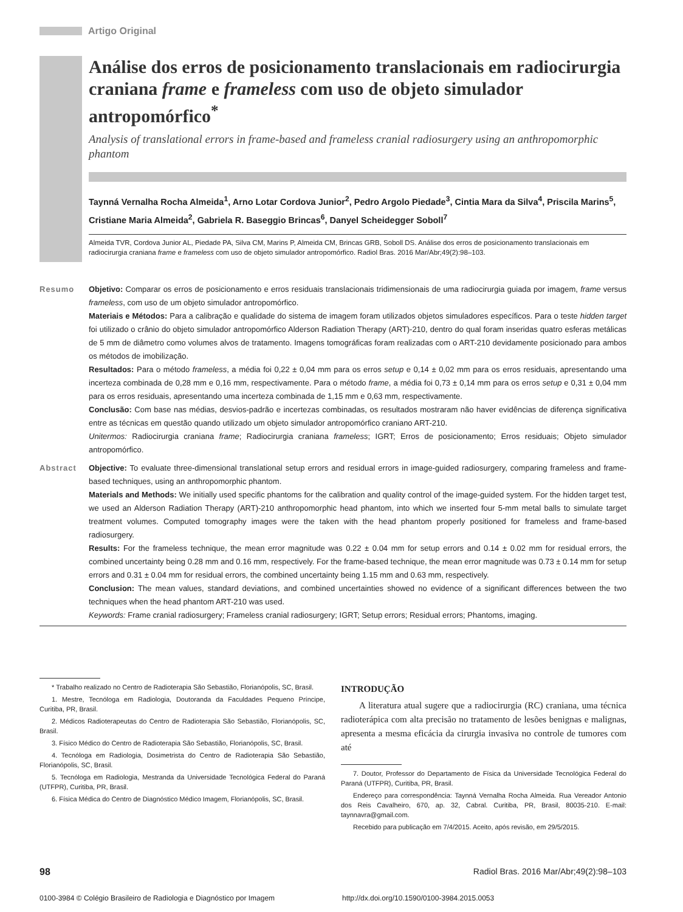Artigo Original
Análise dos erros de posicionamento translacionais em radiocirurgia craniana frame e frameless com uso de objeto simulador antropomórfico<sup>*</sup>
Analysis of translational errors in frame-based and frameless cranial radiosurgery using an anthropomorphic phantom
Taynná Vernalha Rocha Almeida<sup>1</sup>, Arno Lotar Cordova Junior<sup>2</sup>, Pedro Argolo Piedade<sup>3</sup>, Cintia Mara da Silva<sup>4</sup>, Priscila Marins<sup>5</sup>, Cristiane Maria Almeida<sup>2</sup>, Gabriela R. Baseggio Brincas<sup>6</sup>, Danyel Scheidegger Soboll<sup>7</sup>
Almeida TVR, Cordova Junior AL, Piedade PA, Silva CM, Marins P, Almeida CM, Brincas GRB, Soboll DS. Análise dos erros de posicionamento translacionais em radiocirurgia craniana frame e frameless com uso de objeto simulador antropomórfico. Radiol Bras. 2016 Mar/Abr;49(2):98–103.
Resumo Objetivo: Comparar os erros de posicionamento e erros residuais translacionais tridimensionais de uma radiocirurgia guiada por imagem, frame versus frameless, com uso de um objeto simulador antropomórfico.
Materiais e Métodos: Para a calibração e qualidade do sistema de imagem foram utilizados objetos simuladores específicos. Para o teste hidden target foi utilizado o crânio do objeto simulador antropomórfico Alderson Radiation Therapy (ART)-210, dentro do qual foram inseridas quatro esferas metálicas de 5 mm de diâmetro como volumes alvos de tratamento. Imagens tomográficas foram realizadas com o ART-210 devidamente posicionado para ambos os métodos de imobilização.
Resultados: Para o método frameless, a média foi 0,22 ± 0,04 mm para os erros setup e 0,14 ± 0,02 mm para os erros residuais, apresentando uma incerteza combinada de 0,28 mm e 0,16 mm, respectivamente. Para o método frame, a média foi 0,73 ± 0,14 mm para os erros setup e 0,31 ± 0,04 mm para os erros residuais, apresentando uma incerteza combinada de 1,15 mm e 0,63 mm, respectivamente.
Conclusão: Com base nas médias, desvios-padrão e incertezas combinadas, os resultados mostraram não haver evidências de diferença significativa entre as técnicas em questão quando utilizado um objeto simulador antropomórfico craniano ART-210.
Unitermos: Radiocirurgia craniana frame; Radiocirurgia craniana frameless; IGRT; Erros de posicionamento; Erros residuais; Objeto simulador antropomórfico.
Abstract Objective: To evaluate three-dimensional translational setup errors and residual errors in image-guided radiosurgery, comparing frameless and frame-based techniques, using an anthropomorphic phantom.
Materials and Methods: We initially used specific phantoms for the calibration and quality control of the image-guided system. For the hidden target test, we used an Alderson Radiation Therapy (ART)-210 anthropomorphic head phantom, into which we inserted four 5-mm metal balls to simulate target treatment volumes. Computed tomography images were the taken with the head phantom properly positioned for frameless and frame-based radiosurgery.
Results: For the frameless technique, the mean error magnitude was 0.22 ± 0.04 mm for setup errors and 0.14 ± 0.02 mm for residual errors, the combined uncertainty being 0.28 mm and 0.16 mm, respectively. For the frame-based technique, the mean error magnitude was 0.73 ± 0.14 mm for setup errors and 0.31 ± 0.04 mm for residual errors, the combined uncertainty being 1.15 mm and 0.63 mm, respectively.
Conclusion: The mean values, standard deviations, and combined uncertainties showed no evidence of a significant differences between the two techniques when the head phantom ART-210 was used.
Keywords: Frame cranial radiosurgery; Frameless cranial radiosurgery; IGRT; Setup errors; Residual errors; Phantoms, imaging.
* Trabalho realizado no Centro de Radioterapia São Sebastião, Florianópolis, SC, Brasil.
1. Mestre, Tecnóloga em Radiologia, Doutoranda da Faculdades Pequeno Príncipe, Curitiba, PR, Brasil.
2. Médicos Radioterapeutas do Centro de Radioterapia São Sebastião, Florianópolis, SC, Brasil.
3. Físico Médico do Centro de Radioterapia São Sebastião, Florianópolis, SC, Brasil.
4. Tecnóloga em Radiologia, Dosimetrista do Centro de Radioterapia São Sebastião, Florianópolis, SC, Brasil.
5. Tecnóloga em Radiologia, Mestranda da Universidade Tecnológica Federal do Paraná (UTFPR), Curitiba, PR, Brasil.
6. Física Médica do Centro de Diagnóstico Médico Imagem, Florianópolis, SC, Brasil.
INTRODUÇÃO
A literatura atual sugere que a radiocirurgia (RC) craniana, uma técnica radioterápica com alta precisão no tratamento de lesões benignas e malignas, apresenta a mesma eficácia da cirurgia invasiva no controle de tumores com até
7. Doutor, Professor do Departamento de Física da Universidade Tecnológica Federal do Paraná (UTFPR), Curitiba, PR, Brasil.
Endereço para correspondência: Taynná Vernalha Rocha Almeida. Rua Vereador Antonio dos Reis Cavalheiro, 670, ap. 32, Cabral. Curitiba, PR, Brasil, 80035-210. E-mail: taynnavra@gmail.com.
Recebido para publicação em 7/4/2015. Aceito, após revisão, em 29/5/2015.
98 Radiol Bras. 2016 Mar/Abr;49(2):98–103
0100-3984 © Colégio Brasileiro de Radiologia e Diagnóstico por Imagem http://dx.doi.org/10.1590/0100-3984.2015.0053